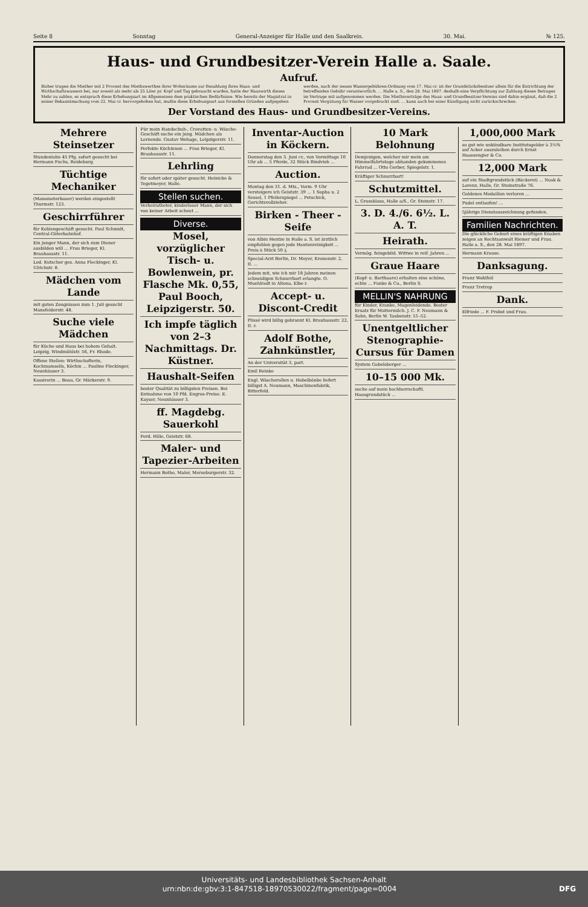Seite 8 Sonntag General-Anzeiger für Halle und den Saalkreis. 30. Mai. № 125.
Haus- und Grundbesitzer-Verein Halle a. Saale.
Aufruf.
Bisher trugen die Miether mit 2 Procent des Miethswerthes ihrer Wohnräume zur Bezahlung ihres Haus- und Wirthschaftswassers bei, nur soweit als mehr als 25 Liter pr. Kopf und Tag gebraucht wurden, hatte der Hauswirth dieses Mehr zu zahlen, es entsprach diese Erhebungsart im Allgemeinen dem praktischen Bedürfnisse. Wie bereits der Magistrat in seiner Bekanntmachung vom 22. Mai cr. hervorgehoben hat, mußte diese Erhebungsart aus formellen Gründen aufgegeben werden, nach der neuen Wassergebühren-Ordnung vom 17. Mai cr. ist der Grundstücksbesitzer allein für die Entrichtung der betreffenden Gebühr verantwortlich. ... Halle a. S., den 28. Mai 1897. deshalb eine Verpflichtung zur Zahlung dieses Betrages im Vertrage mit aufgenommen werden. Die Miethsverträge des Haus- und Grundbesitzer-Vereins sind dahin ergänzt, daß die 2 Procent Vergütung für Wasser vorgedruckt sind. ... kann auch bei einer Kündigung nicht zurückschrecken.
Der Vorstand des Haus- und Grundbesitzer-Vereins.
Mehrere Steinsetzer
Stundenlohn 45 Pfg. sofort gesucht bei Hermann Fuchs, Reideburg.
Tüchtige Mechaniker
(Manometerbauer) werden eingestellt Thurmstr. 123.
Geschirrführer
für Kohlengeschäft gesucht. Paul Schmidt, Central-Güterbahnhof.
Ein junger Mann, der sich zum Diener ausbilden will ... Frau Brieger, Kl. Brauhausstr. 11.
Led. Kutscher ges. Anna Fleckinger, Kl. Ulrichstr. 8.
Mädchen vom Lande
mit guten Zeugnissen zum 1. Juli gesucht Mansfelderstr. 48.
Suche viele Mädchen
für Küche und Haus bei hohem Gehalt. Leipzig, Windmühlstr. 56, Fr. Rhode.
Offene Stellen: Wirthschafterin, Kochmamsells, Köchin ... Pauline Fleckinger, Neunhäuser 3.
Kassirerin ... Beau, Gr. Märkerstr. 9.
Für mein Handschuh-, Cravatten- u. Wäsche-Geschäft suche ein jung. Mädchen als Lernende. Gustav Wehage, Leipzigerstr. 11.
Perfekte Köchinnen ... Frau Brieger, Kl. Brauhausstr. 11.
Lehrling
für sofort oder später gesucht. Heinicke & Tegetmeyer, Halle.
Stellen suchen.
Verheiratheter, kinderloser Mann, der sich von keiner Arbeit scheut ...
Diverse.
Mosel, vorzüglicher Tisch- u. Bowlenwein, pr. Flasche Mk. 0,55, Paul Booch, Leipzigerstr. 50.
Ich impfe täglich von 2–3 Nachmittags. Dr. Küstner.
Haushalt-Seifen
bester Qualität zu billigsten Preisen. Bei Entnahme von 10 Pfd. Engros-Preise. E. Kayser, Neunhäuser 3.
ff. Magdebg. Sauerkohl
Ferd. Hille, Geiststr. 68.
Maler- und Tapezier-Arbeiten
Hermann Bothe, Maler, Merseburgerstr. 32.
Inventar-Auction in Köckern.
Donnerstag den 3. Juni cr., von Vormittags 10 Uhr ab ... 5 Pferde, 32 Stück Rindvieh ...
Auction.
Montag den 31. d. Mts., Vorm. 9 Uhr versteigere ich Geiststr. 39 ... 1 Sopha u. 2 Sessel, 1 Pfeilerspiegel ... Petschick, Gerichtsvollzieher.
Birken - Theer - Seife
von Albin Hentze in Halle a. S. ist ärztlich empfohlen gegen jede Hautunreinigkeit ... Preis à Stück 50 ₰.
Special-Arzt Berlin, Dr. Meyer, Kronenstr. 2, II. ...
Jedem mit, wie ich mir 18 Jahren meinen schneidigen Schnurrbart erlangte. O. Muehlradt in Altona, Elbe r.
Accept- u. Discont-Credit
Plissé wird billig gebrannt Kl. Brauhausstr. 22, II. r.
Adolf Bothe, Zahnkünstler,
An der Universität 3, part.
Emil Reinke
Engl. Wäscherollen u. Hobelbänke liefert billigst A. Neumann, Maschinenfabrik, Bitterfeld.
10 Mark Belohnung
Demjenigen, welcher mir mein am Himmelfahrtstage abhanden gekommenes Fahrrad ... Otto Gerber, Spiegelstr. 1.
Kräftiger Schnurrbart!
Schutzmittel.
L. Grossklaus, Halle a/S., Gr. Steinstr. 17.
3. D. 4./6. 6½. L. A. T.
Heirath.
Vermög. feingebild. Wittwe in reif. Jahren ...
Graue Haare
(Kopf- u. Barthaare) erhalten eine schöne, echte ... Funke & Co., Berlin S.
MELLIN'S NAHRUNG
für Kinder, Kranke, Magenleidende. Bester Ersatz für Muttermilch. J. C. F. Neumann & Sohn, Berlin W. Taubenstr. 51–52.
Unentgeltlicher Stenographie-Cursus für Damen
System Gabelsberger ...
10–15 000 Mk.
suche auf mein hochherrschaftl. Hausgrundstück ...
1,000,000 Mark
so gut wie unkündbare Institutsgelder à 3½% auf Acker auszuleihen durch Ernst Haassengier & Co.
12,000 Mark
auf ein Stadtgrundstück (Bäckerei) ... Noak & Lorenz, Halle, Gr. Steinstraße 76.
Goldenes Medaillon verloren ...
Pudel entlaufen! ...
5jährige Dienstauszeichnung gefunden.
Familien Nachrichten.
Die glückliche Geburt eines kräftigen Knaben zeigen an Rechtsanwalt Riemer und Frau. Halle a. S., den 28. Mai 1897.
Hermann Krause.
Danksagung.
Franz Wohlfeil
Franz Tretrop
Dank.
Elfriede ... F. Probst und Frau.
Universitäts- und Landesbibliothek Sachsen-Anhalt
urn:nbn:de:gbv:3:1-847518-18970530022/fragment/page=0004 DFG